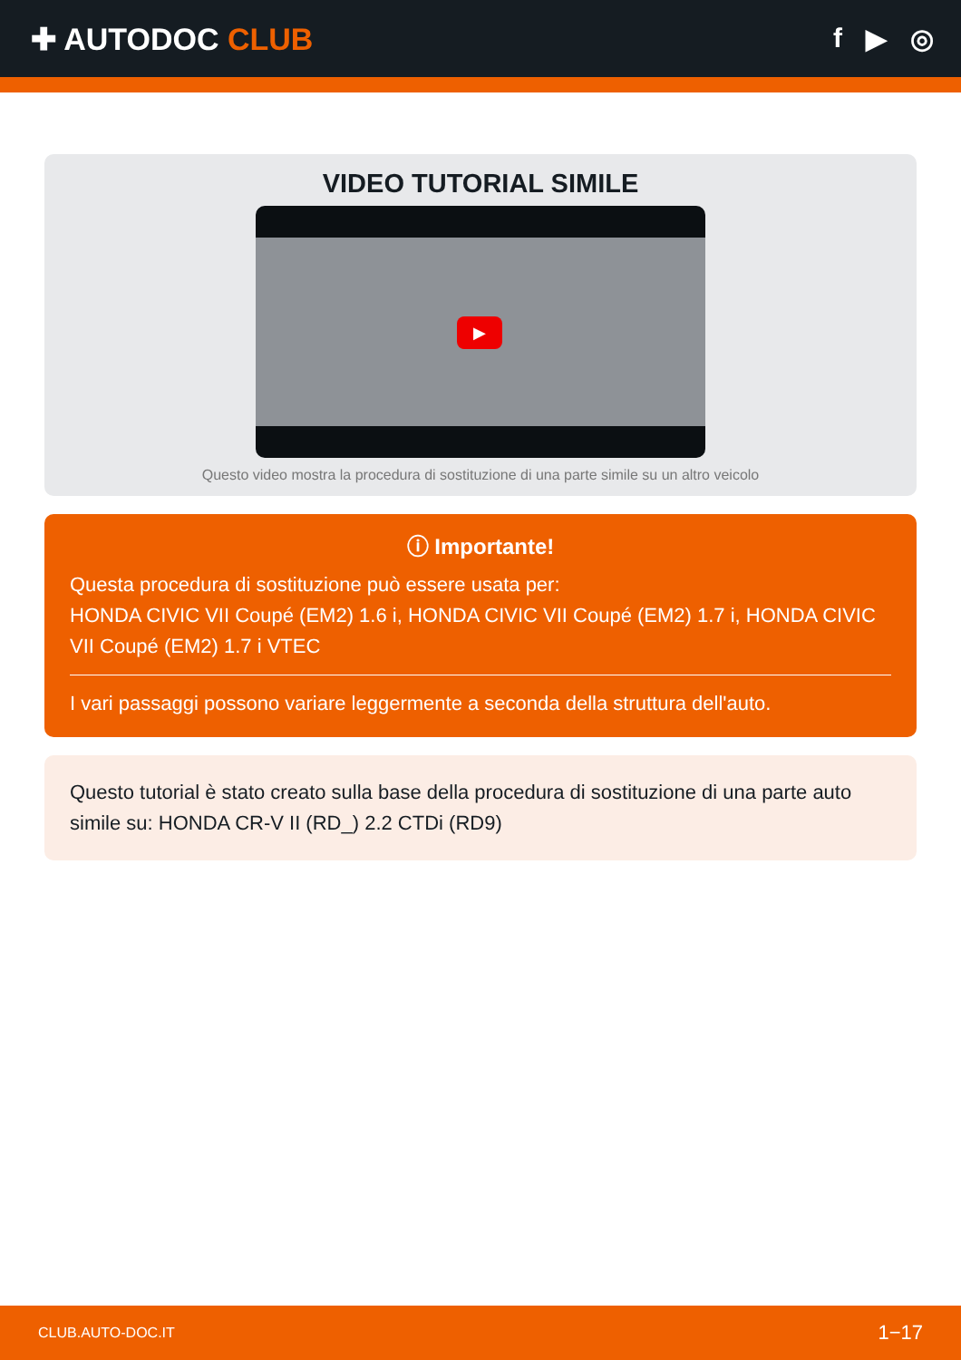✚ AUTODOC CLUB f ▶ ◎
VIDEO TUTORIAL SIMILE
▶
Questo video mostra la procedura di sostituzione di una parte simile su un altro veicolo
ⓘ Importante!
Questa procedura di sostituzione può essere usata per:
HONDA CIVIC VII Coupé (EM2) 1.6 i, HONDA CIVIC VII Coupé (EM2) 1.7 i, HONDA CIVIC VII Coupé (EM2) 1.7 i VTEC
I vari passaggi possono variare leggermente a seconda della struttura dell'auto.
Questo tutorial è stato creato sulla base della procedura di sostituzione di una parte auto simile su: HONDA CR-V II (RD_) 2.2 CTDi (RD9)
CLUB.AUTO-DOC.IT 1−17